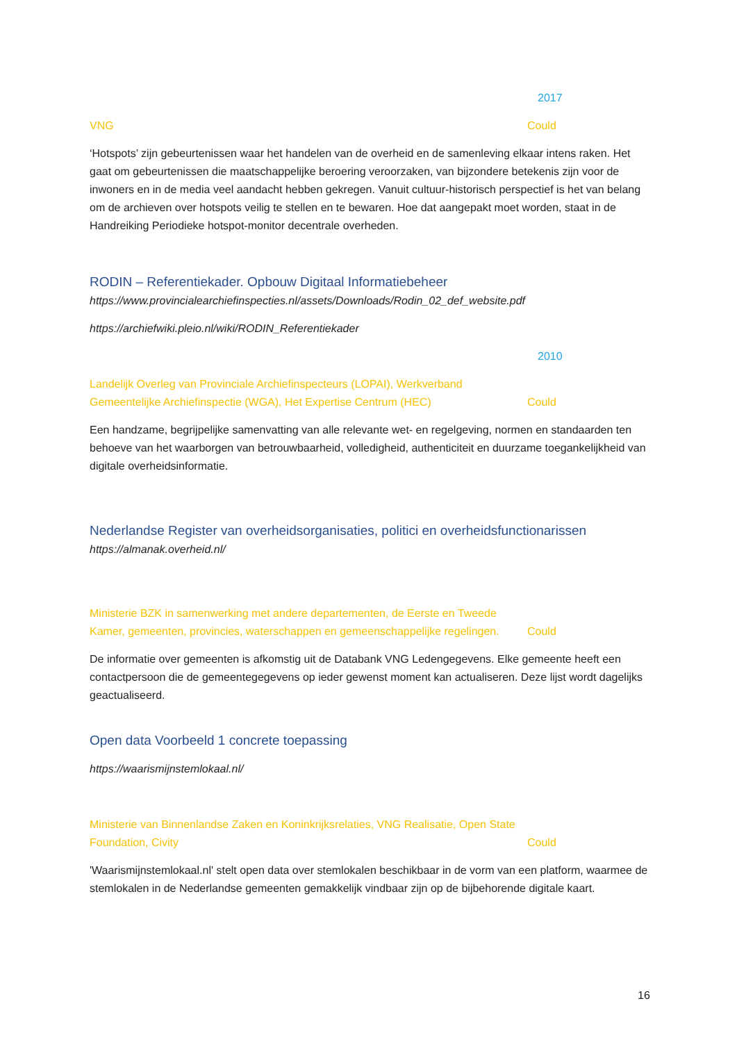2017
VNG Could
‘Hotspots’ zijn gebeurtenissen waar het handelen van de overheid en de samenleving elkaar intens raken. Het gaat om gebeurtenissen die maatschappelijke beroering veroorzaken, van bijzondere betekenis zijn voor de inwoners en in de media veel aandacht hebben gekregen. Vanuit cultuur-historisch perspectief is het van belang om de archieven over hotspots veilig te stellen en te bewaren. Hoe dat aangepakt moet worden, staat in de Handreiking Periodieke hotspot-monitor decentrale overheden.
RODIN – Referentiekader. Opbouw Digitaal Informatiebeheer
https://www.provincialearchiefinspecties.nl/assets/Downloads/Rodin_02_def_website.pdf
https://archiefwiki.pleio.nl/wiki/RODIN_Referentiekader
2010
Landelijk Overleg van Provinciale Archiefinspecteurs (LOPAI), Werkverband Gemeentelijke Archiefinspectie (WGA), Het Expertise Centrum (HEC)
Could
Een handzame, begrijpelijke samenvatting van alle relevante wet- en regelgeving, normen en standaarden ten behoeve van het waarborgen van betrouwbaarheid, volledigheid, authenticiteit en duurzame toegankelijkheid van digitale overheidsinformatie.
Nederlandse Register van overheidsorganisaties, politici en overheidsfunctionarissen
https://almanak.overheid.nl/
Ministerie BZK in samenwerking met andere departementen, de Eerste en Tweede Kamer, gemeenten, provincies, waterschappen en gemeenschappelijke regelingen.
Could
De informatie over gemeenten is afkomstig uit de Databank VNG Ledengegevens. Elke gemeente heeft een contactpersoon die de gemeentegegevens op ieder gewenst moment kan actualiseren. Deze lijst wordt dagelijks geactualiseerd.
Open data Voorbeeld 1 concrete toepassing
https://waarismijnstemlokaal.nl/
Ministerie van Binnenlandse Zaken en Koninkrijksrelaties, VNG Realisatie, Open State Foundation, Civity
Could
'Waarismijnstemlokaal.nl' stelt open data over stemlokalen beschikbaar in de vorm van een platform, waarmee de stemlokalen in de Nederlandse gemeenten gemakkelijk vindbaar zijn op de bijbehorende digitale kaart.
16